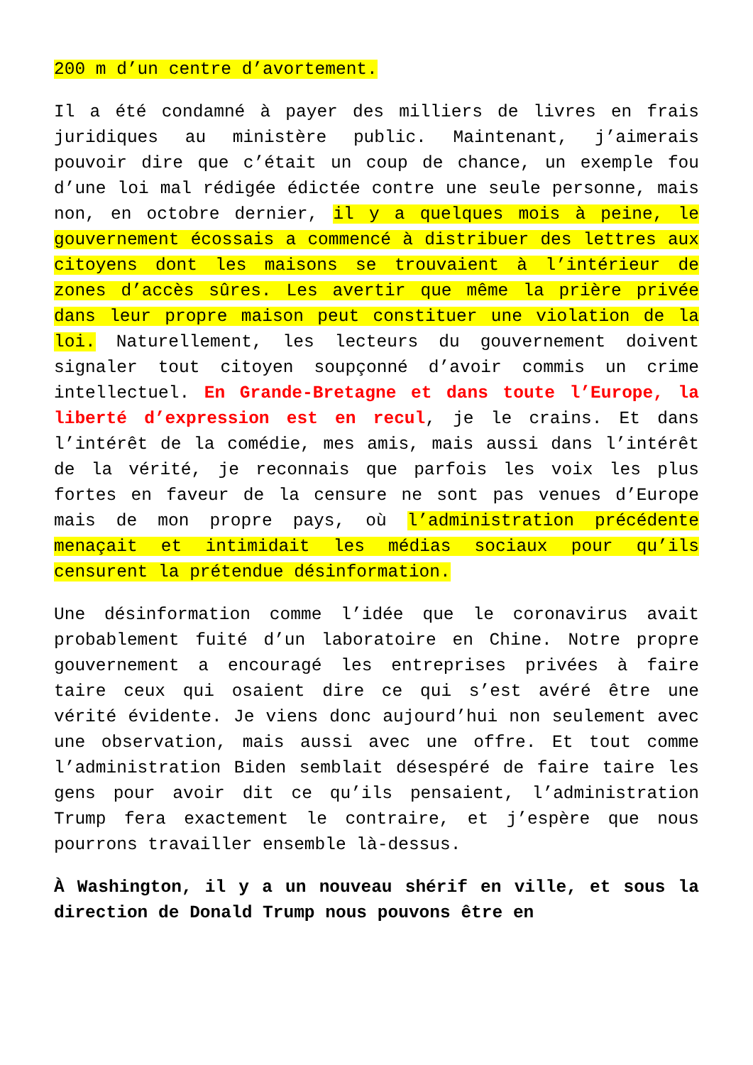200 m d’un centre d’avortement.
Il a été condamné à payer des milliers de livres en frais juridiques au ministère public. Maintenant, j’aimerais pouvoir dire que c’était un coup de chance, un exemple fou d’une loi mal rédigée édictée contre une seule personne, mais non, en octobre dernier, il y a quelques mois à peine, le gouvernement écossais a commencé à distribuer des lettres aux citoyens dont les maisons se trouvaient à l’intérieur de zones d’accès sûres. Les avertir que même la prière privée dans leur propre maison peut constituer une violation de la loi. Naturellement, les lecteurs du gouvernement doivent signaler tout citoyen soupçonné d’avoir commis un crime intellectuel. En Grande-Bretagne et dans toute l’Europe, la liberté d’expression est en recul, je le crains. Et dans l’intérêt de la comédie, mes amis, mais aussi dans l’intérêt de la vérité, je reconnais que parfois les voix les plus fortes en faveur de la censure ne sont pas venues d’Europe mais de mon propre pays, où l’administration précédente menaçait et intimidait les médias sociaux pour qu’ils censurent la prétendue désinformation.
Une désinformation comme l’idée que le coronavirus avait probablement fuité d’un laboratoire en Chine. Notre propre gouvernement a encouragé les entreprises privées à faire taire ceux qui osaient dire ce qui s’est avéré être une vérité évidente. Je viens donc aujourd’hui non seulement avec une observation, mais aussi avec une offre. Et tout comme l’administration Biden semblait désespéré de faire taire les gens pour avoir dit ce qu’ils pensaient, l’administration Trump fera exactement le contraire, et j’espère que nous pourrons travailler ensemble là-dessus.
À Washington, il y a un nouveau shérif en ville, et sous la direction de Donald Trump nous pouvons être en